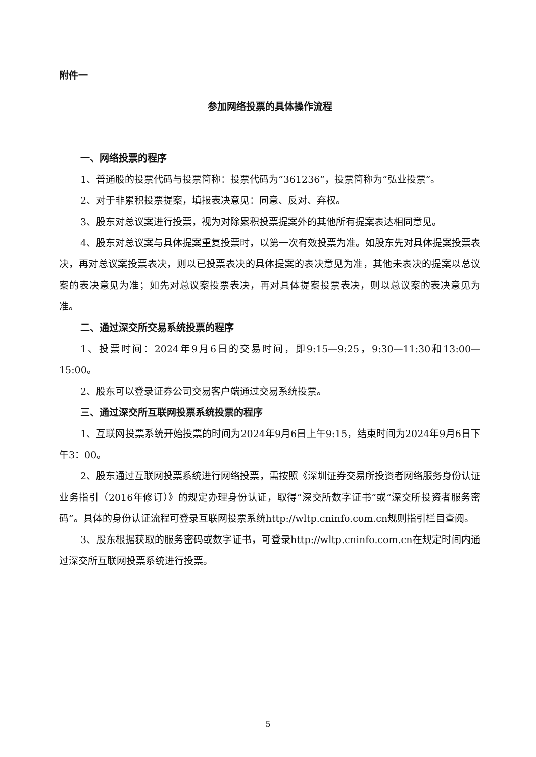附件一
参加网络投票的具体操作流程
一、网络投票的程序
1、普通股的投票代码与投票简称：投票代码为“361236”，投票简称为“弘业投票”。
2、对于非累积投票提案，填报表决意见：同意、反对、弃权。
3、股东对总议案进行投票，视为对除累积投票提案外的其他所有提案表达相同意见。
4、股东对总议案与具体提案重复投票时，以第一次有效投票为准。如股东先对具体提案投票表决，再对总议案投票表决，则以已投票表决的具体提案的表决意见为准，其他未表决的提案以总议案的表决意见为准；如先对总议案投票表决，再对具体提案投票表决，则以总议案的表决意见为准。
二、通过深交所交易系统投票的程序
1、投票时间：2024年9月6日的交易时间，即9:15—9:25，9:30—11:30和13:00—15:00。
2、股东可以登录证券公司交易客户端通过交易系统投票。
三、通过深交所互联网投票系统投票的程序
1、互联网投票系统开始投票的时间为2024年9月6日上午9:15，结束时间为2024年9月6日下午3：00。
2、股东通过互联网投票系统进行网络投票，需按照《深圳证券交易所投资者网络服务身份认证业务指引（2016年修订）》的规定办理身份认证，取得“深交所数字证书”或“深交所投资者服务密码”。具体的身份认证流程可登录互联网投票系统http://wltp.cninfo.com.cn规则指引栏目查阅。
3、股东根据获取的服务密码或数字证书，可登录http://wltp.cninfo.com.cn在规定时间内通过深交所互联网投票系统进行投票。
5